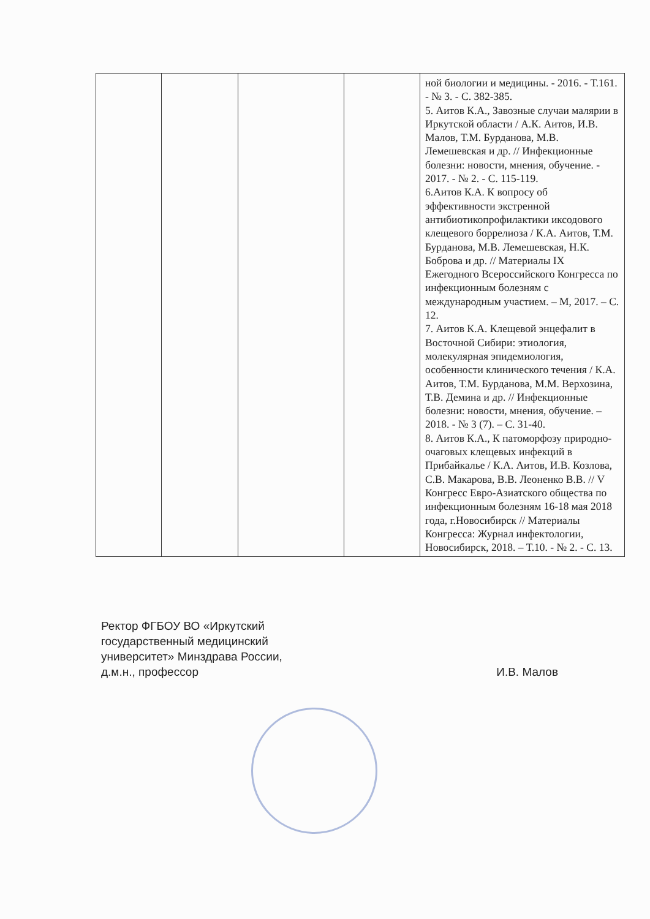| | | | | ной биологии и медицины. - 2016. - Т.161. - № 3. - С. 382-385. 5. Аитов К.А., Завозные случаи малярии в Иркутской области / А.К. Аитов, И.В. Малов, Т.М. Бурданова, М.В. Лемешевская и др. // Инфекционные болезни: новости, мнения, обучение. - 2017. - № 2. - С. 115-119. 6.Аитов К.А. К вопросу об эффективности экстренной антибиотикопрофилактики иксодового клещевого боррелиоза / К.А. Аитов, Т.М. Бурданова, М.В. Лемешевская, Н.К. Боброва и др. // Материалы IX Ежегодного Всероссийского Конгресса по инфекционным болезням с международным участием. – М, 2017. – С. 12. 7. Аитов К.А. Клещевой энцефалит в Восточной Сибири: этиология, молекулярная эпидемиология, особенности клинического течения / К.А. Аитов, Т.М. Бурданова, М.М. Верхозина, Т.В. Демина и др. // Инфекционные болезни: новости, мнения, обучение. – 2018. - № 3 (7). – С. 31-40. 8. Аитов К.А., К патоморфозу природно-очаговых клещевых инфекций в Прибайкалье / К.А. Аитов, И.В. Козлова, С.В. Макарова, В.В. Леоненко В.В. // V Конгресс Евро-Азиатского общества по инфекционным болезням 16-18 мая 2018 года, г.Новосибирск // Материалы Конгресса: Журнал инфектологии, Новосибирск, 2018. – Т.10. - № 2. - С. 13. |
Ректор ФГБОУ ВО «Иркутский
государственный медицинский
университет» Минздрава России,
д.м.н., профессор И.В. Малов